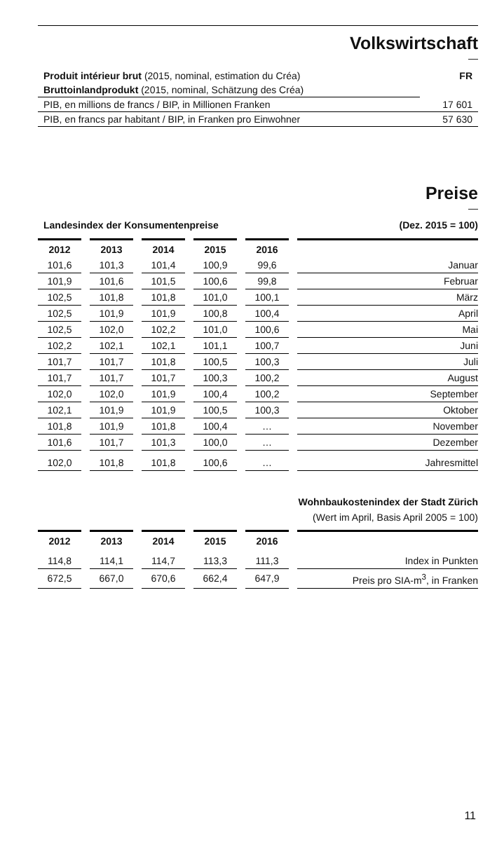Volkswirtschaft
—
| Produit intérieur brut (2015, nominal, estimation du Créa) | FR |
| Bruttoinlandprodukt (2015, nominal, Schätzung des Créa) | |
| PIB, en millions de francs / BIP, in Millionen Franken | 17 601 |
| PIB, en francs par habitant / BIP, in Franken pro Einwohner | 57 630 |
Preise
—
| Landesindex der Konsumentenpreise | (Dez. 2015 = 100) |
| 2012 | 2013 | 2014 | 2015 | 2016 | |
| --- | --- | --- | --- | --- | --- |
| 101,6 | 101,3 | 101,4 | 100,9 | 99,6 | Januar |
| 101,9 | 101,6 | 101,5 | 100,6 | 99,8 | Februar |
| 102,5 | 101,8 | 101,8 | 101,0 | 100,1 | März |
| 102,5 | 101,9 | 101,9 | 100,8 | 100,4 | April |
| 102,5 | 102,0 | 102,2 | 101,0 | 100,6 | Mai |
| 102,2 | 102,1 | 102,1 | 101,1 | 100,7 | Juni |
| 101,7 | 101,7 | 101,8 | 100,5 | 100,3 | Juli |
| 101,7 | 101,7 | 101,7 | 100,3 | 100,2 | August |
| 102,0 | 102,0 | 101,9 | 100,4 | 100,2 | September |
| 102,1 | 101,9 | 101,9 | 100,5 | 100,3 | Oktober |
| 101,8 | 101,9 | 101,8 | 100,4 | … | November |
| 101,6 | 101,7 | 101,3 | 100,0 | … | Dezember |
| 102,0 | 101,8 | 101,8 | 100,6 | … | Jahresmittel |
Wohnbaukostenindex der Stadt Zürich
(Wert im April, Basis April 2005 = 100)
| 2012 | 2013 | 2014 | 2015 | 2016 | |
| --- | --- | --- | --- | --- | --- |
| 114,8 | 114,1 | 114,7 | 113,3 | 111,3 | Index in Punkten |
| 672,5 | 667,0 | 670,6 | 662,4 | 647,9 | Preis pro SIA-m<sup>3</sup>, in Franken |
11